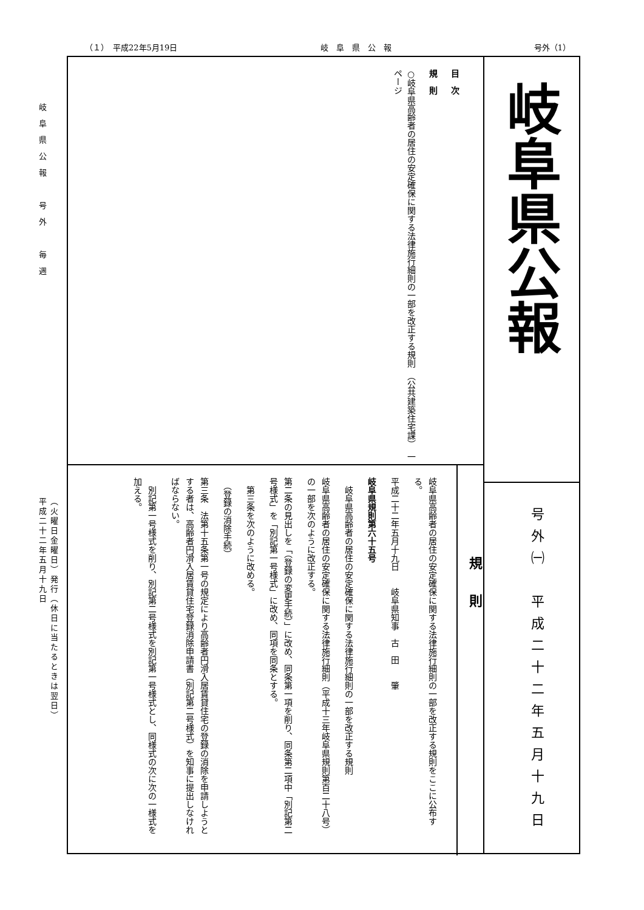（１）　平成22年5月19日 岐　阜　県　公　報 号外（1）
岐阜県公報　号外　毎週
（火曜日金曜日）発行（休日に当たるときは翌日）
平成二十二年五月十九日
岐阜県公報
号外㈠　平成二十二年五月十九日
目　次
規　則
○岐阜県高齢者の居住の安定確保に関する法律施行細則の一部を改正する規則　（公共建築住宅課）　一ページ
規則
岐阜県高齢者の居住の安定確保に関する法律施行細則の一部を改正する規則をここに公布する。
平成二十二年五月十九日　　岐阜県知事　古　田　　肇
岐阜県規則第六十五号
　岐阜県高齢者の居住の安定確保に関する法律施行細則の一部を改正する規則
岐阜県高齢者の居住の安定確保に関する法律施行細則（平成十三年岐阜県規則第百二十八号）の一部を次のように改正する。
第二条の見出しを「（登録の変更手続）」に改め、同条第一項を削り、同条第二項中「別記第二号様式」を「別記第一号様式」に改め、同項を同条とする。
　第三条を次のように改める。
　（登録の消除手続）
第三条　法第十五条第一号の規定により高齢者円滑入居賃貸住宅の登録の消除を申請しようとする者は、高齢者円滑入居賃貸住宅登録消除申請書（別記第二号様式）を知事に提出しなければならない。
　別記第一号様式を削り、別記第二号様式を別記第一号様式とし、同様式の次に次の一様式を加える。